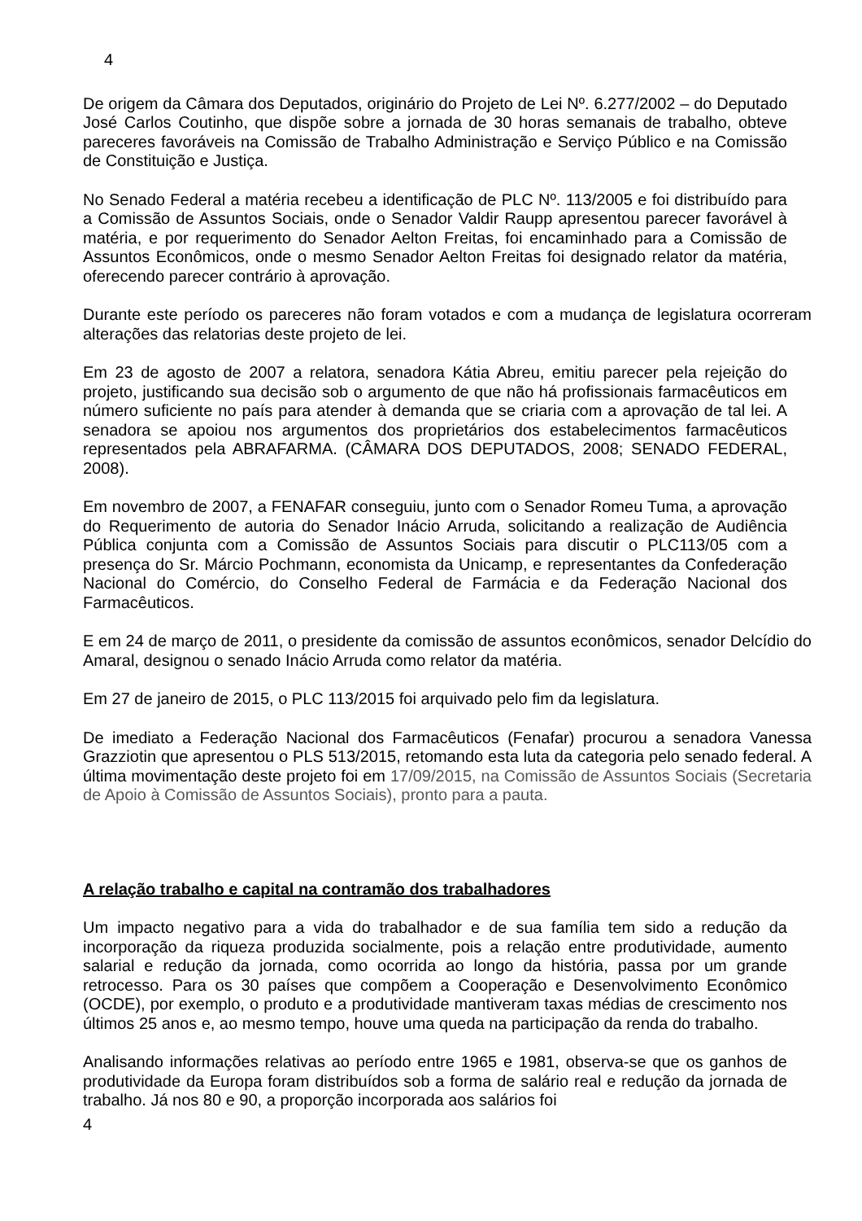4
De origem da Câmara dos Deputados, originário do Projeto de Lei Nº. 6.277/2002 – do Deputado José Carlos Coutinho, que dispõe sobre a jornada de 30 horas semanais de trabalho, obteve pareceres favoráveis na Comissão de Trabalho Administração e Serviço Público e na Comissão de Constituição e Justiça.
No Senado Federal a matéria recebeu a identificação de PLC Nº. 113/2005 e foi distribuído para a Comissão de Assuntos Sociais, onde o Senador Valdir Raupp apresentou parecer favorável à matéria, e por requerimento do Senador Aelton Freitas, foi encaminhado para a Comissão de Assuntos Econômicos, onde o mesmo Senador Aelton Freitas foi designado relator da matéria, oferecendo parecer contrário à aprovação.
Durante este período os pareceres não foram votados e com a mudança de legislatura ocorreram alterações das relatorias deste projeto de lei.
Em 23 de agosto de 2007 a relatora, senadora Kátia Abreu, emitiu parecer pela rejeição do projeto, justificando sua decisão sob o argumento de que não há profissionais farmacêuticos em número suficiente no país para atender à demanda que se criaria com a aprovação de tal lei. A senadora se apoiou nos argumentos dos proprietários dos estabelecimentos farmacêuticos representados pela ABRAFARMA. (CÂMARA DOS DEPUTADOS, 2008; SENADO FEDERAL, 2008).
Em novembro de 2007, a FENAFAR conseguiu, junto com o Senador Romeu Tuma, a aprovação do Requerimento de autoria do Senador Inácio Arruda, solicitando a realização de Audiência Pública conjunta com a Comissão de Assuntos Sociais para discutir o PLC113/05 com a presença do Sr. Márcio Pochmann, economista da Unicamp, e representantes da Confederação Nacional do Comércio, do Conselho Federal de Farmácia e da Federação Nacional dos Farmacêuticos.
E em 24 de março de 2011, o presidente da comissão de assuntos econômicos, senador Delcídio do Amaral, designou o senado Inácio Arruda como relator da matéria.
Em 27 de janeiro de 2015, o PLC 113/2015 foi arquivado pelo fim da legislatura.
De imediato a Federação Nacional dos Farmacêuticos (Fenafar) procurou a senadora Vanessa Grazziotin que apresentou o PLS 513/2015, retomando esta luta da categoria pelo senado federal. A última movimentação deste projeto foi em 17/09/2015, na Comissão de Assuntos Sociais (Secretaria de Apoio à Comissão de Assuntos Sociais), pronto para a pauta.
A relação trabalho e capital na contramão dos trabalhadores
Um impacto negativo para a vida do trabalhador e de sua família tem sido a redução da incorporação da riqueza produzida socialmente, pois a relação entre produtividade, aumento salarial e redução da jornada, como ocorrida ao longo da história, passa por um grande retrocesso. Para os 30 países que compõem a Cooperação e Desenvolvimento Econômico (OCDE), por exemplo, o produto e a produtividade mantiveram taxas médias de crescimento nos últimos 25 anos e, ao mesmo tempo, houve uma queda na participação da renda do trabalho.
Analisando informações relativas ao período entre 1965 e 1981, observa-se que os ganhos de produtividade da Europa foram distribuídos sob a forma de salário real e redução da jornada de trabalho. Já nos 80 e 90, a proporção incorporada aos salários foi
4